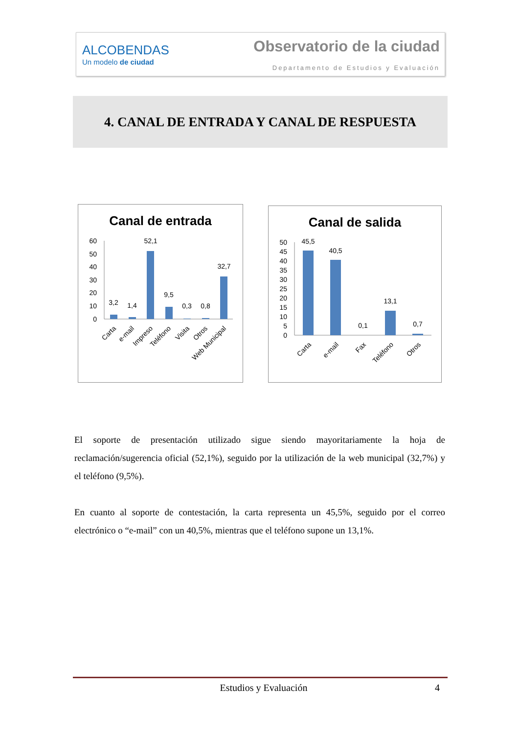ALCOBENDAS
Un modelo de ciudad
Observatorio de la ciudad
Departamento de Estudios y Evaluación
4. CANAL DE ENTRADA Y CANAL DE RESPUESTA
Canal de entrada
60
50
40
30
20
10
0
3,2
1,4
52,1
9,5
0,3
0,8
32,7
Carta
e-mail
Impreso
Teléfono
Visita
Otros
Web Municipal
Canal de salida
50
45
40
35
30
25
20
15
10
5
0
45,5
40,5
0,1
13,1
0,7
Carta
e-mail
Fax
Teléfono
Otros
El soporte de presentación utilizado sigue siendo mayoritariamente la hoja de reclamación/sugerencia oficial (52,1%), seguido por la utilización de la web municipal (32,7%) y el teléfono (9,5%).
En cuanto al soporte de contestación, la carta representa un 45,5%, seguido por el correo electrónico o “e-mail” con un 40,5%, mientras que el teléfono supone un 13,1%.
Estudios y Evaluación 4